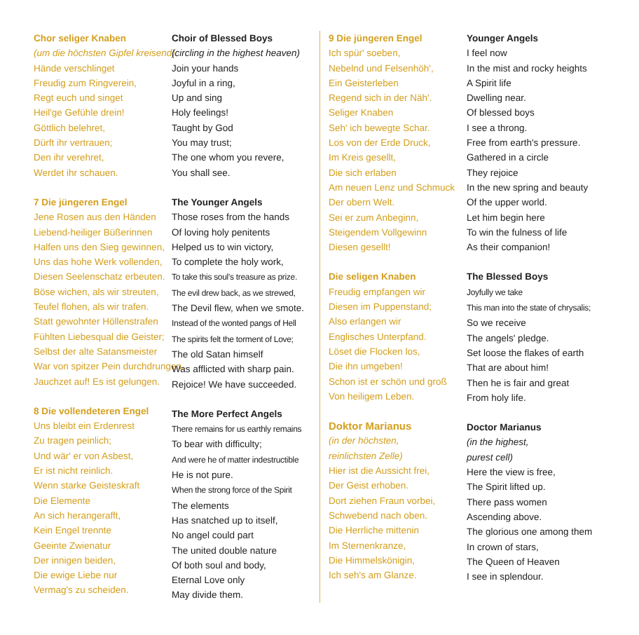Chor seliger Knaben
(um die höchsten Gipfel kreisend)
Hände verschlinget
Freudig zum Ringverein,
Regt euch und singet
Heil'ge Gefühle drein!
Göttlich belehret,
Dürft ihr vertrauen;
Den ihr verehret,
Werdet ihr schauen.
7 Die jüngeren Engel
Jene Rosen aus den Händen
Liebend-heiliger Büßerinnen
Halfen uns den Sieg gewinnen,
Uns das hohe Werk vollenden,
Diesen Seelenschatz erbeuten.
Böse wichen, als wir streuten,
Teufel flohen, als wir trafen.
Statt gewohnter Höllenstrafen
Fühlten Liebesqual die Geister;
Selbst der alte Satansmeister
War von spitzer Pein durchdrungen.
Jauchzet auf! Es ist gelungen.
8 Die vollendeteren Engel
Uns bleibt ein Erdenrest
Zu tragen peinlich;
Und wär' er von Asbest,
Er ist nicht reinlich.
Wenn starke Geisteskraft
Die Elemente
An sich herangerafft,
Kein Engel trennte
Geeinte Zwienatur
Der innigen beiden,
Die ewige Liebe nur
Vermag's zu scheiden.
Choir of Blessed Boys
(circling in the highest heaven)
Join your hands
Joyful in a ring,
Up and sing
Holy feelings!
Taught by God
You may trust;
The one whom you revere,
You shall see.
The Younger Angels
Those roses from the hands
Of loving holy penitents
Helped us to win victory,
To complete the holy work,
To take this soul's treasure as prize.
The evil drew back, as we strewed,
The Devil flew, when we smote.
Instead of the wonted pangs of Hell
The spirits felt the torment of Love;
The old Satan himself
Was afflicted with sharp pain.
Rejoice! We have succeeded.
The More Perfect Angels
There remains for us earthly remains
To bear with difficulty;
And were he of matter indestructible
He is not pure.
When the strong force of the Spirit
The elements
Has snatched up to itself,
No angel could part
The united double nature
Of both soul and body,
Eternal Love only
May divide them.
9 Die jüngeren Engel
Ich spür' soeben,
Nebelnd und Felsenhöh',
Ein Geisterleben
Regend sich in der Näh'.
Seliger Knaben
Seh' ich bewegte Schar.
Los von der Erde Druck,
Im Kreis gesellt,
Die sich erlaben
Am neuen Lenz und Schmuck
Der obern Welt.
Sei er zum Anbeginn,
Steigendem Vollgewinn
Diesen gesellt!
Die seligen Knaben
Freudig empfangen wir
Diesen im Puppenstand;
Also erlangen wir
Englisches Unterpfand.
Löset die Flocken los,
Die ihn umgeben!
Schon ist er schön und groß
Von heiligem Leben.
Doktor Marianus
(in der höchsten,
reinlichsten Zelle)
Hier ist die Aussicht frei,
Der Geist erhoben.
Dort ziehen Fraun vorbei,
Schwebend nach oben.
Die Herrliche mittenin
Im Sternenkranze,
Die Himmelskönigin,
Ich seh's am Glanze.
Younger Angels
I feel now
In the mist and rocky heights
A Spirit life
Dwelling near.
Of blessed boys
I see a throng.
Free from earth's pressure.
Gathered in a circle
They rejoice
In the new spring and beauty
Of the upper world.
Let him begin here
To win the fulness of life
As their companion!
The Blessed Boys
Joyfully we take
This man into the state of chrysalis;
So we receive
The angels' pledge.
Set loose the flakes of earth
That are about him!
Then he is fair and great
From holy life.
Doctor Marianus
(in the highest,
purest cell)
Here the view is free,
The Spirit lifted up.
There pass women
Ascending above.
The glorious one among them
In crown of stars,
The Queen of Heaven
I see in splendour.